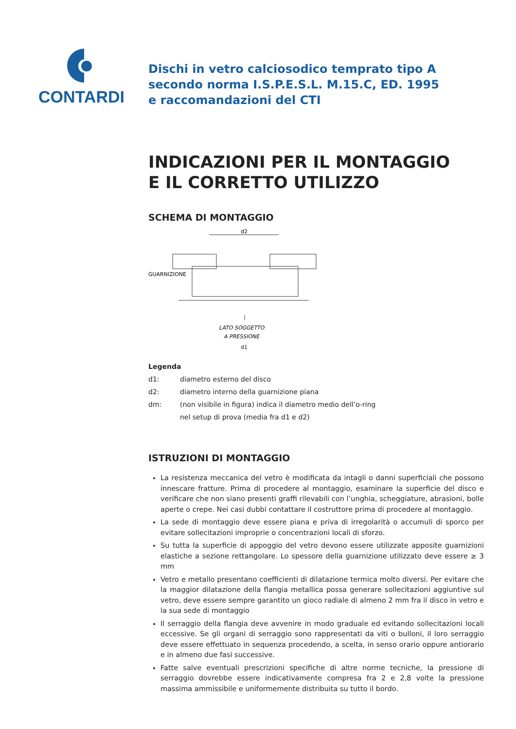CONTARDI
Dischi in vetro calciosodico temprato tipo A
secondo norma I.S.P.E.S.L. M.15.C, ED. 1995
e raccomandazioni del CTI
INDICAZIONI PER IL MONTAGGIO
E IL CORRETTO UTILIZZO
SCHEMA DI MONTAGGIO
d2
GUARNIZIONE
LATO SOGGETTO
A PRESSIONE
d1
Legenda
| d1: | diametro esterno del disco |
| d2: | diametro interno della guarnizione piana |
| dm: | (non visibile in figura) indica il diametro medio dell’o-ring nel setup di prova (media fra d1 e d2) |
ISTRUZIONI DI MONTAGGIO
La resistenza meccanica del vetro è modificata da intagli o danni superficiali che possono innescare fratture. Prima di procedere al montaggio, esaminare la superficie del disco e verificare che non siano presenti graffi rilevabili con l’unghia, scheggiature, abrasioni, bolle aperte o crepe. Nei casi dubbi contattare il costruttore prima di procedere al montaggio.
La sede di montaggio deve essere piana e priva di irregolarità o accumuli di sporco per evitare sollecitazioni improprie o concentrazioni locali di sforzo.
Su tutta la superficie di appoggio del vetro devono essere utilizzate apposite guarnizioni elastiche a sezione rettangolare. Lo spessore della guarnizione utilizzato deve essere ≥ 3 mm
Vetro e metallo presentano coefficienti di dilatazione termica molto diversi. Per evitare che la maggior dilatazione della flangia metallica possa generare sollecitazioni aggiuntive sul vetro, deve essere sempre garantito un gioco radiale di almeno 2 mm fra il disco in vetro e la sua sede di montaggio
Il serraggio della flangia deve avvenire in modo graduale ed evitando sollecitazioni locali eccessive. Se gli organi di serraggio sono rappresentati da viti o bulloni, il loro serraggio deve essere effettuato in sequenza procedendo, a scelta, in senso orario oppure antiorario e in almeno due fasi successive.
Fatte salve eventuali prescrizioni specifiche di altre norme tecniche, la pressione di serraggio dovrebbe essere indicativamente compresa fra 2 e 2,8 volte la pressione massima ammissibile e uniformemente distribuita su tutto il bordo.